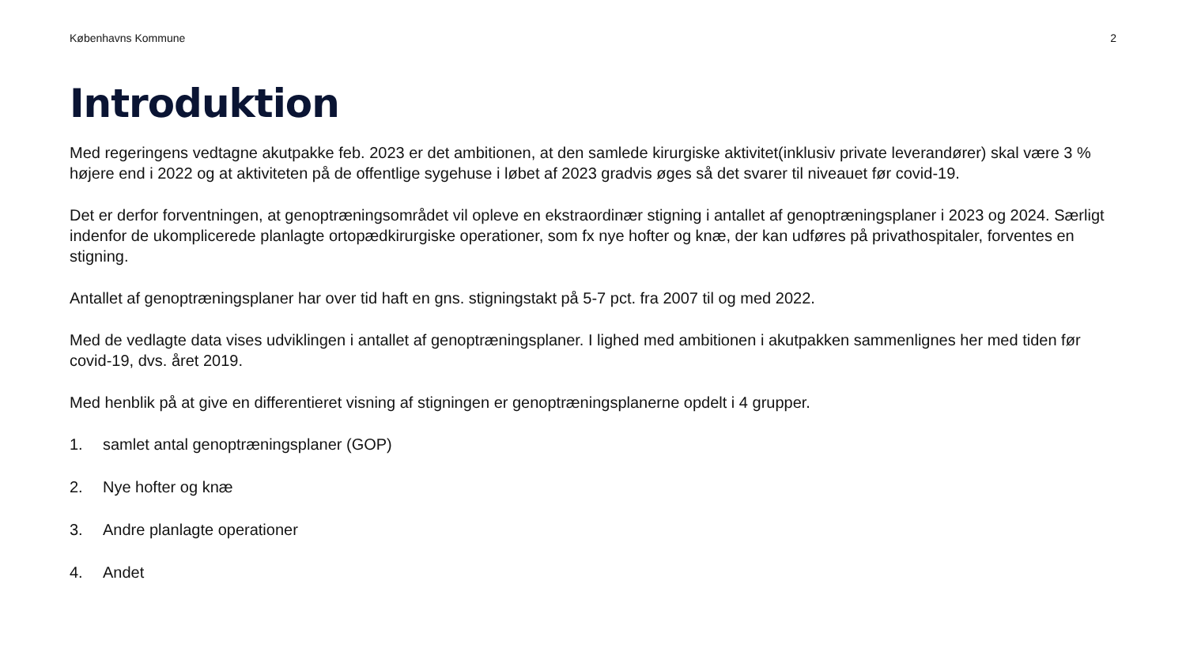Københavns Kommune 2
Introduktion
Med regeringens vedtagne akutpakke feb. 2023 er det ambitionen, at den samlede kirurgiske aktivitet(inklusiv private leverandører) skal være 3 % højere end i 2022 og at aktiviteten på de offentlige sygehuse i løbet af 2023 gradvis øges så det svarer til niveauet før covid-19.
Det er derfor forventningen, at genoptræningsområdet vil opleve en ekstraordinær stigning i antallet af genoptræningsplaner i 2023 og 2024. Særligt indenfor de ukomplicerede planlagte ortopædkirurgiske operationer, som fx nye hofter og knæ, der kan udføres på privathospitaler, forventes en stigning.
Antallet af genoptræningsplaner har over tid haft en gns. stigningstakt på 5-7 pct. fra 2007 til og med 2022.
Med de vedlagte data vises udviklingen i antallet af genoptræningsplaner. I lighed med ambitionen i akutpakken sammenlignes her med tiden før covid-19, dvs. året 2019.
Med henblik på at give en differentieret visning af stigningen er genoptræningsplanerne opdelt i 4 grupper.
1. samlet antal genoptræningsplaner (GOP)
2. Nye hofter og knæ
3. Andre planlagte operationer
4. Andet